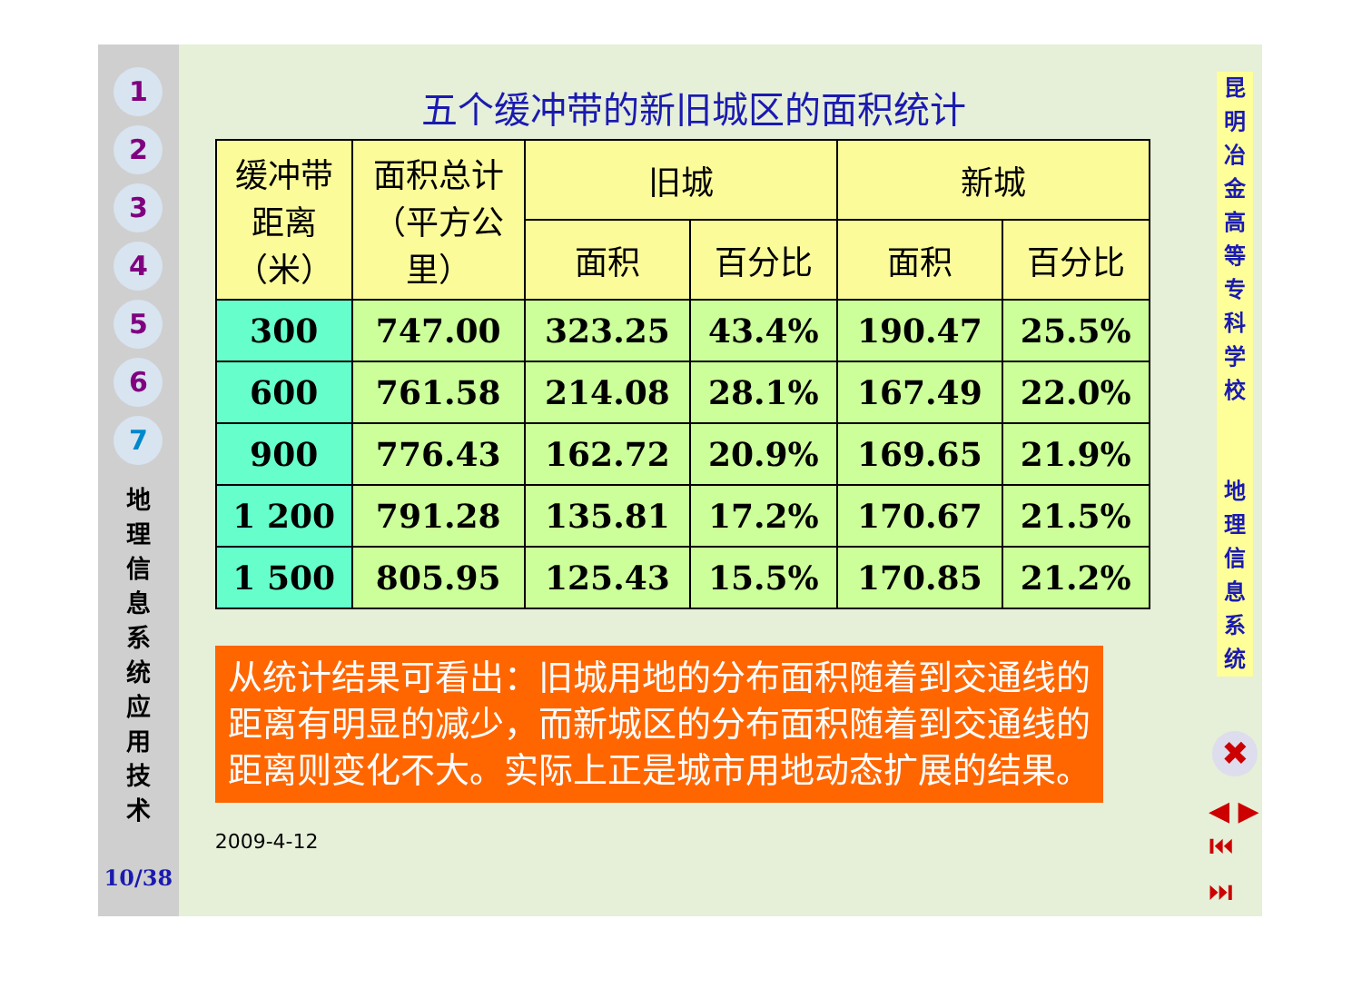1
2
3
4
5
6
7
地 理 信 息 系 统 应 用 技 术
10/38
五个缓冲带的新旧城区的面积统计
| 缓冲带 距离 （米） | 面积总计 （平方公 里） | 旧城 | | 新城 | |
| --- | --- | --- | --- | --- | --- |
| | | 面积 | 百分比 | 面积 | 百分比 |
| 300 | 747.00 | 323.25 | 43.4% | 190.47 | 25.5% |
| 600 | 761.58 | 214.08 | 28.1% | 167.49 | 22.0% |
| 900 | 776.43 | 162.72 | 20.9% | 169.65 | 21.9% |
| 1 200 | 791.28 | 135.81 | 17.2% | 170.67 | 21.5% |
| 1 500 | 805.95 | 125.43 | 15.5% | 170.85 | 21.2% |
从统计结果可看出：旧城用地的分布面积随着到交通线的距离有明显的减少，而新城区的分布面积随着到交通线的距离则变化不大。实际上正是城市用地动态扩展的结果。
2009-4-12
昆 明 冶 金 高 等 专 科 学 校
地 理 信 息 系 统
✖
◀ ▶
⏮ ⏭